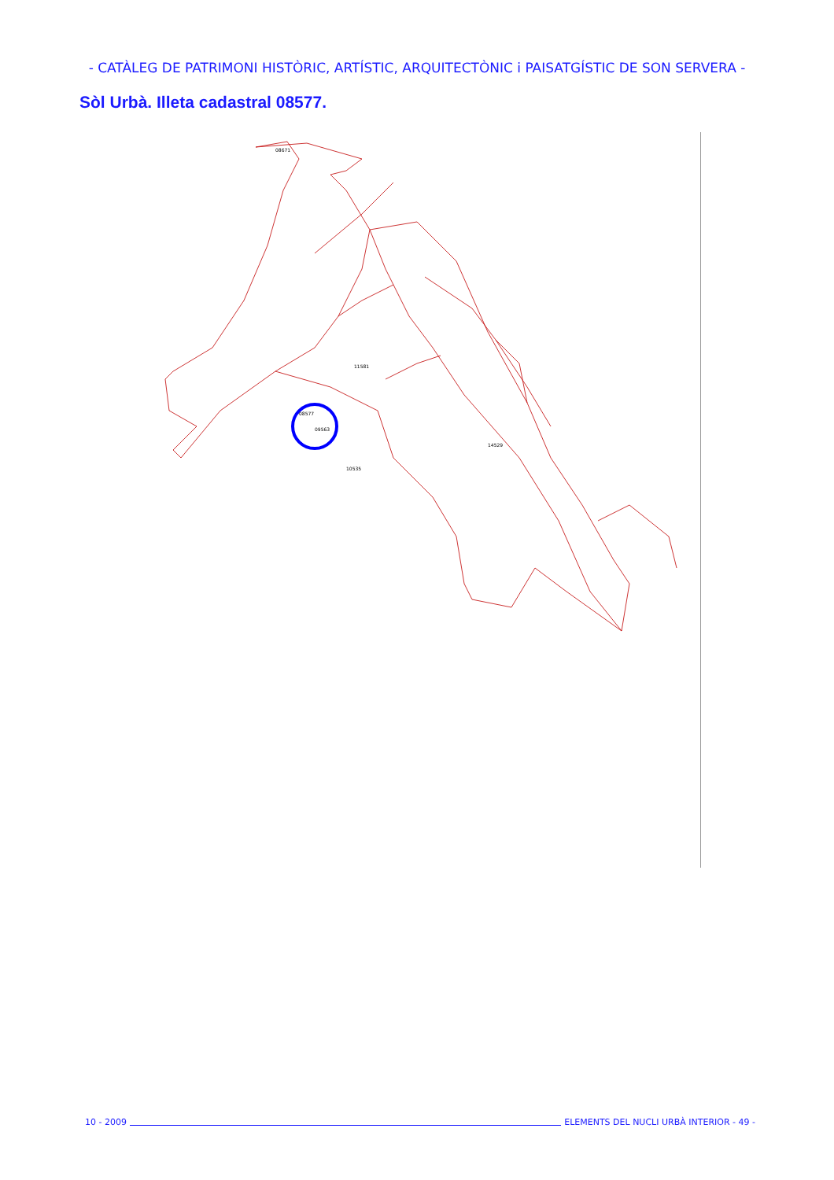- CATÀLEG DE PATRIMONI HISTÒRIC, ARTÍSTIC, ARQUITECTÒNIC i PAISATGÍSTIC DE SON SERVERA -
Sòl Urbà. Illeta cadastral 08577.
08577
09563
08671
11581
14529
10535
10 - 2009 ELEMENTS DEL NUCLI URBÀ INTERIOR - 49 -